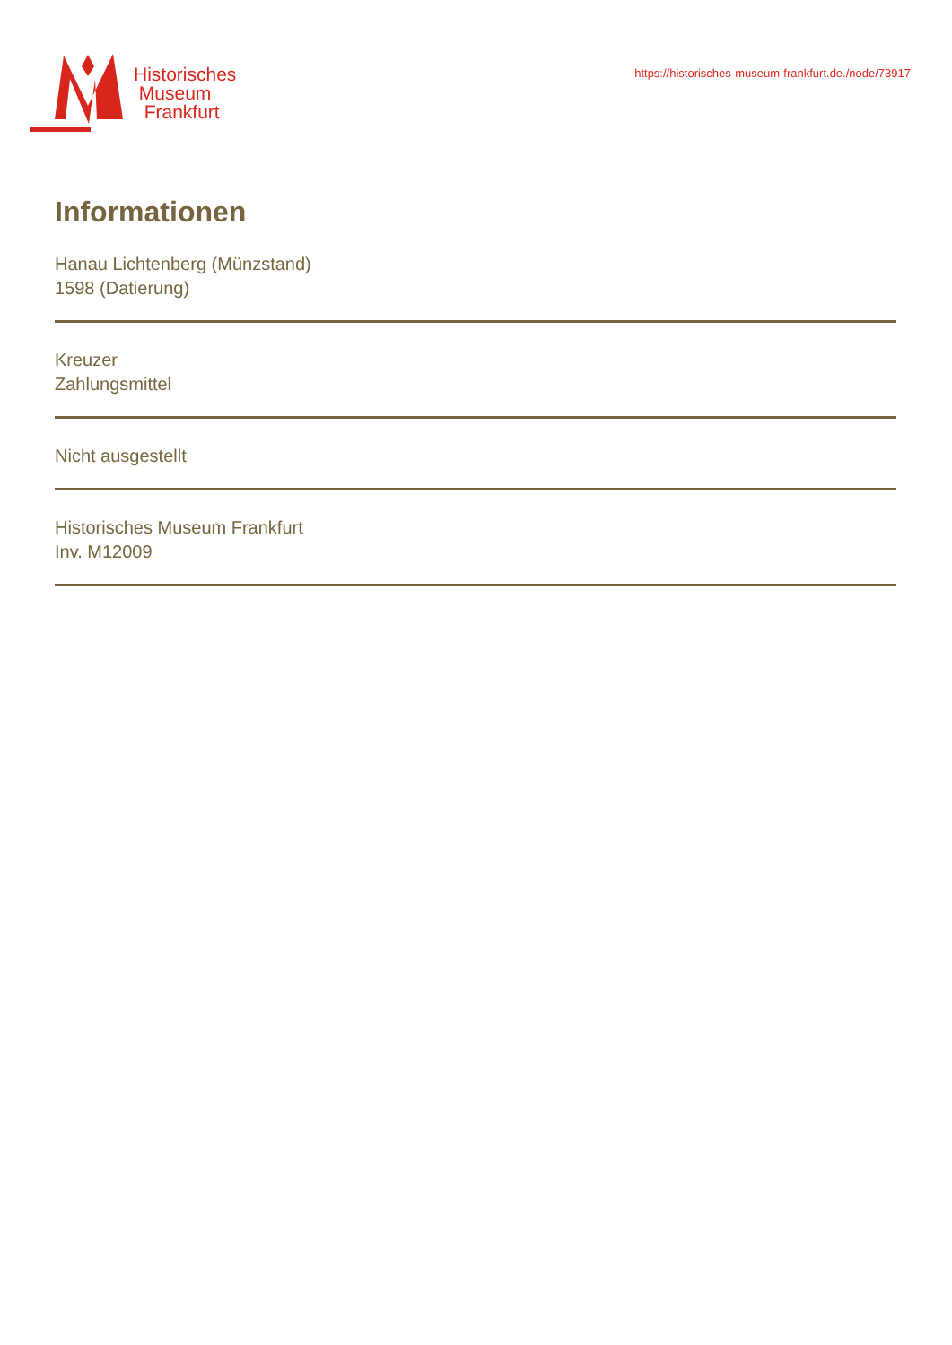Historisches
Museum
Frankfurt
https://historisches-museum-frankfurt.de./node/73917
Informationen
Hanau Lichtenberg (Münzstand)
1598 (Datierung)
Kreuzer
Zahlungsmittel
Nicht ausgestellt
Historisches Museum Frankfurt
Inv. M12009